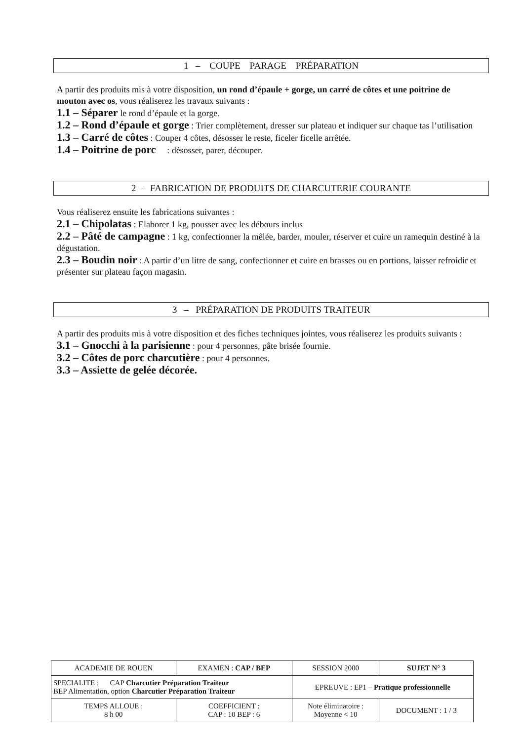1 – COUPE PARAGE PRÉPARATION
A partir des produits mis à votre disposition, un rond d’épaule + gorge, un carré de côtes et une poitrine de mouton avec os, vous réaliserez les travaux suivants :
1.1 – Séparer le rond d’épaule et la gorge.
1.2 – Rond d’épaule et gorge : Trier complètement, dresser sur plateau et indiquer sur chaque tas l’utilisation
1.3 – Carré de côtes : Couper 4 côtes, désosser le reste, ficeler ficelle arrêtée.
1.4 – Poitrine de porc : désosser, parer, découper.
2 – FABRICATION DE PRODUITS DE CHARCUTERIE COURANTE
Vous réaliserez ensuite les fabrications suivantes :
2.1 – Chipolatas : Elaborer 1 kg, pousser avec les débours inclus
2.2 – Pâté de campagne : 1 kg, confectionner la mêlée, barder, mouler, réserver et cuire un ramequin destiné à la dégustation.
2.3 – Boudin noir : A partir d’un litre de sang, confectionner et cuire en brasses ou en portions, laisser refroidir et présenter sur plateau façon magasin.
3 – PRÉPARATION DE PRODUITS TRAITEUR
A partir des produits mis à votre disposition et des fiches techniques jointes, vous réaliserez les produits suivants :
3.1 – Gnocchi à la parisienne : pour 4 personnes, pâte brisée fournie.
3.2 – Côtes de porc charcutière : pour 4 personnes.
3.3 – Assiette de gelée décorée.
| ACADEMIE DE ROUEN | EXAMEN : CAP / BEP | SESSION 2000 | SUJET N° 3 |
| SPECIALITE : CAP Charcutier Préparation Traiteur BEP Alimentation, option Charcutier Préparation Traiteur | | EPREUVE : EP1 – Pratique professionnelle | |
| TEMPS ALLOUE : 8 h 00 | COEFFICIENT : CAP : 10 BEP : 6 | Note éliminatoire : Moyenne < 10 | DOCUMENT : 1 / 3 |